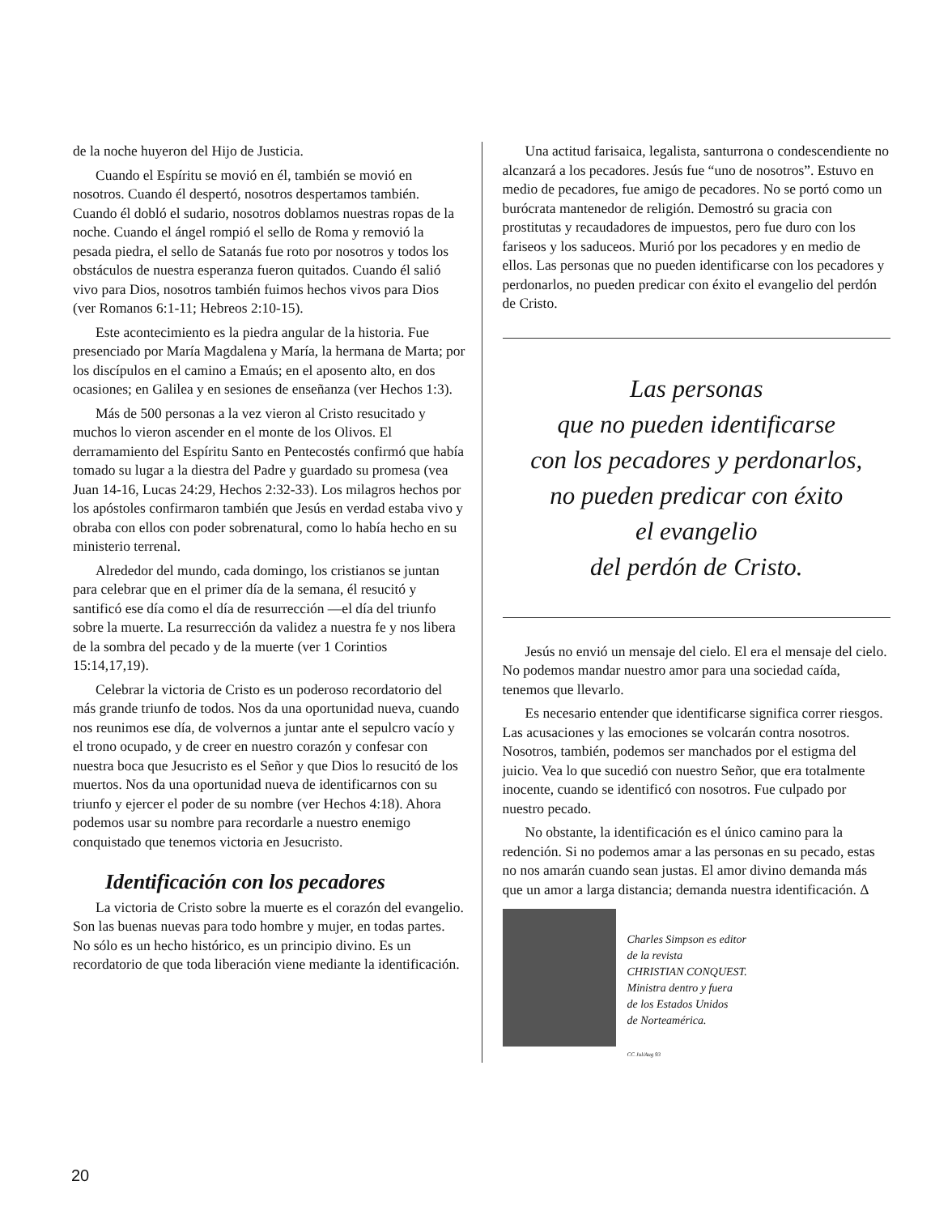de la noche huyeron del Hijo de Justicia.
Cuando el Espíritu se movió en él, también se movió en nosotros. Cuando él despertó, nosotros despertamos también. Cuando él dobló el sudario, nosotros doblamos nuestras ropas de la noche. Cuando el ángel rompió el sello de Roma y removió la pesada piedra, el sello de Satanás fue roto por nosotros y todos los obstáculos de nuestra esperanza fueron quitados. Cuando él salió vivo para Dios, nosotros también fuimos hechos vivos para Dios (ver Romanos 6:1-11; Hebreos 2:10-15).
Este acontecimiento es la piedra angular de la historia. Fue presenciado por María Magdalena y María, la hermana de Marta; por los discípulos en el camino a Emaús; en el aposento alto, en dos ocasiones; en Galilea y en sesiones de enseñanza (ver Hechos 1:3).
Más de 500 personas a la vez vieron al Cristo resucitado y muchos lo vieron ascender en el monte de los Olivos. El derramamiento del Espíritu Santo en Pentecostés confirmó que había tomado su lugar a la diestra del Padre y guardado su promesa (vea Juan 14-16, Lucas 24:29, Hechos 2:32-33). Los milagros hechos por los apóstoles confirmaron también que Jesús en verdad estaba vivo y obraba con ellos con poder sobrenatural, como lo había hecho en su ministerio terrenal.
Alrededor del mundo, cada domingo, los cristianos se juntan para celebrar que en el primer día de la semana, él resucitó y santificó ese día como el día de resurrección —el día del triunfo sobre la muerte. La resurrección da validez a nuestra fe y nos libera de la sombra del pecado y de la muerte (ver 1 Corintios 15:14,17,19).
Celebrar la victoria de Cristo es un poderoso recordatorio del más grande triunfo de todos. Nos da una oportunidad nueva, cuando nos reunimos ese día, de volvernos a juntar ante el sepulcro vacío y el trono ocupado, y de creer en nuestro corazón y confesar con nuestra boca que Jesucristo es el Señor y que Dios lo resucitó de los muertos. Nos da una oportunidad nueva de identificarnos con su triunfo y ejercer el poder de su nombre (ver Hechos 4:18). Ahora podemos usar su nombre para recordarle a nuestro enemigo conquistado que tenemos victoria en Jesucristo.
Identificación con los pecadores
La victoria de Cristo sobre la muerte es el corazón del evangelio. Son las buenas nuevas para todo hombre y mujer, en todas partes. No sólo es un hecho histórico, es un principio divino. Es un recordatorio de que toda liberación viene mediante la identificación.
Una actitud farisaica, legalista, santurrona o condescendiente no alcanzará a los pecadores. Jesús fue “uno de nosotros”. Estuvo en medio de pecadores, fue amigo de pecadores. No se portó como un burócrata mantenedor de religión. Demostró su gracia con prostitutas y recaudadores de impuestos, pero fue duro con los fariseos y los saduceos. Murió por los pecadores y en medio de ellos. Las personas que no pueden identificarse con los pecadores y perdonarlos, no pueden predicar con éxito el evangelio del perdón de Cristo.
Las personas
que no pueden identificarse
con los pecadores y perdonarlos,
no pueden predicar con éxito
el evangelio
del perdón de Cristo.
Jesús no envió un mensaje del cielo. El era el mensaje del cielo. No podemos mandar nuestro amor para una sociedad caída, tenemos que llevarlo.
Es necesario entender que identificarse significa correr riesgos. Las acusaciones y las emociones se volcarán contra nosotros. Nosotros, también, podemos ser manchados por el estigma del juicio. Vea lo que sucedió con nuestro Señor, que era totalmente inocente, cuando se identificó con nosotros. Fue culpado por nuestro pecado.
No obstante, la identificación es el único camino para la redención. Si no podemos amar a las personas en su pecado, estas no nos amarán cuando sean justas. El amor divino demanda más que un amor a larga distancia; demanda nuestra identificación. Δ
Charles Simpson es editor
de la revista
CHRISTIAN CONQUEST.
Ministra dentro y fuera
de los Estados Unidos
de Norteamérica.
CC Jul/Aug 93
20